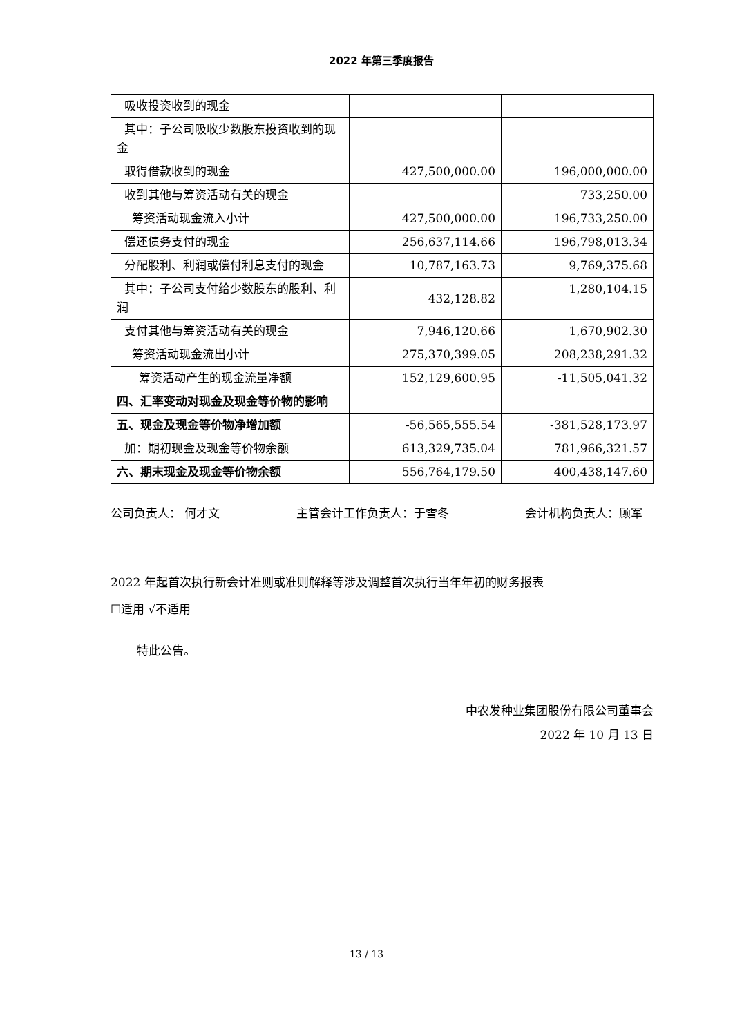2022 年第三季度报告
| 吸收投资收到的现金 | | |
| 其中：子公司吸收少数股东投资收到的现金 | | |
| 取得借款收到的现金 | 427,500,000.00 | 196,000,000.00 |
| 收到其他与筹资活动有关的现金 | | 733,250.00 |
| 筹资活动现金流入小计 | 427,500,000.00 | 196,733,250.00 |
| 偿还债务支付的现金 | 256,637,114.66 | 196,798,013.34 |
| 分配股利、利润或偿付利息支付的现金 | 10,787,163.73 | 9,769,375.68 |
| 其中：子公司支付给少数股东的股利、利润 | 432,128.82 | 1,280,104.15 |
| 支付其他与筹资活动有关的现金 | 7,946,120.66 | 1,670,902.30 |
| 筹资活动现金流出小计 | 275,370,399.05 | 208,238,291.32 |
| 筹资活动产生的现金流量净额 | 152,129,600.95 | -11,505,041.32 |
| 四、汇率变动对现金及现金等价物的影响 | | |
| 五、现金及现金等价物净增加额 | -56,565,555.54 | -381,528,173.97 |
| 加：期初现金及现金等价物余额 | 613,329,735.04 | 781,966,321.57 |
| 六、期末现金及现金等价物余额 | 556,764,179.50 | 400,438,147.60 |
公司负责人： 何才文 主管会计工作负责人：于雪冬 会计机构负责人：顾军
2022 年起首次执行新会计准则或准则解释等涉及调整首次执行当年年初的财务报表
☐适用 √不适用
特此公告。
中农发种业集团股份有限公司董事会
2022 年 10 月 13 日
13 / 13